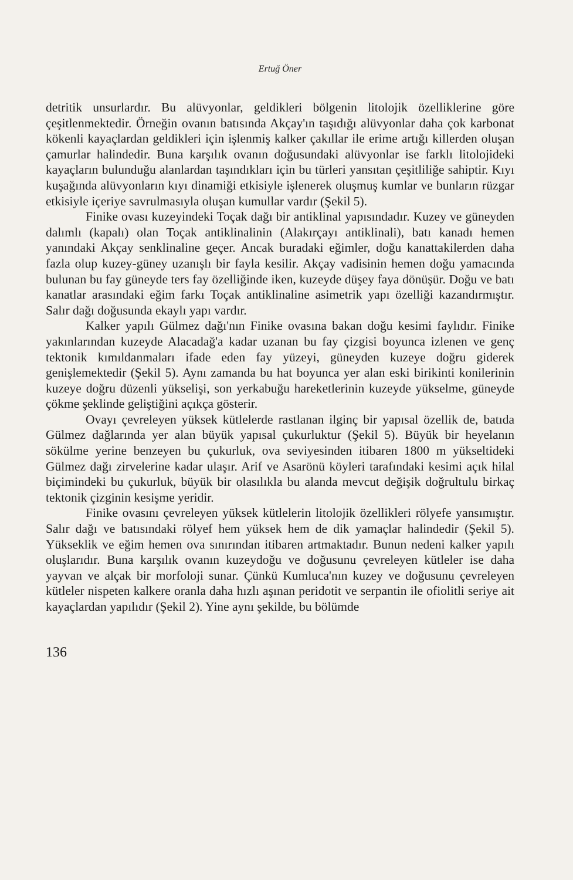Ertuğ Öner
detritik unsurlardır. Bu alüvyonlar, geldikleri bölgenin litolojik özelliklerine göre çeşitlenmektedir. Örneğin ovanın batısında Akçay'ın taşıdığı alüvyonlar daha çok karbonat kökenli kayaçlardan geldikleri için işlenmiş kalker çakıllar ile erime artığı killerden oluşan çamurlar halindedir. Buna karşılık ovanın doğusundaki alüvyonlar ise farklı litolojideki kayaçların bulunduğu alanlardan taşındıkları için bu türleri yansıtan çeşitliliğe sahiptir. Kıyı kuşağında alüvyonların kıyı dinamiği etkisiyle işlenerek oluşmuş kumlar ve bunların rüzgar etkisiyle içeriye savrulmasıyla oluşan kumullar vardır (Şekil 5).
Finike ovası kuzeyindeki Toçak dağı bir antiklinal yapısındadır. Kuzey ve güneyden dalımlı (kapalı) olan Toçak antiklinalinin (Alakırçayı antiklinali), batı kanadı hemen yanındaki Akçay senklinaline geçer. Ancak buradaki eğimler, doğu kanattakilerden daha fazla olup kuzey-güney uzanışlı bir fayla kesilir. Akçay vadisinin hemen doğu yamacında bulunan bu fay güneyde ters fay özelliğinde iken, kuzeyde düşey faya dönüşür. Doğu ve batı kanatlar arasındaki eğim farkı Toçak antiklinaline asimetrik yapı özelliği kazandırmıştır. Salır dağı doğusunda ekaylı yapı vardır.
Kalker yapılı Gülmez dağı'nın Finike ovasına bakan doğu kesimi faylıdır. Finike yakınlarından kuzeyde Alacadağ'a kadar uzanan bu fay çizgisi boyunca izlenen ve genç tektonik kımıldanmaları ifade eden fay yüzeyi, güneyden kuzeye doğru giderek genişlemektedir (Şekil 5). Aynı zamanda bu hat boyunca yer alan eski birikinti konilerinin kuzeye doğru düzenli yükselişi, son yerkabuğu hareketlerinin kuzeyde yükselme, güneyde çökme şeklinde geliştiğini açıkça gösterir.
Ovayı çevreleyen yüksek kütlelerde rastlanan ilginç bir yapısal özellik de, batıda Gülmez dağlarında yer alan büyük yapısal çukurluktur (Şekil 5). Büyük bir heyelanın sökülme yerine benzeyen bu çukurluk, ova seviyesinden itibaren 1800 m yükseltideki Gülmez dağı zirvelerine kadar ulaşır. Arif ve Asarönü köyleri tarafındaki kesimi açık hilal biçimindeki bu çukurluk, büyük bir olasılıkla bu alanda mevcut değişik doğrultulu birkaç tektonik çizginin kesişme yeridir.
Finike ovasını çevreleyen yüksek kütlelerin litolojik özellikleri rölyefe yansımıştır. Salır dağı ve batısındaki rölyef hem yüksek hem de dik yamaçlar halindedir (Şekil 5). Yükseklik ve eğim hemen ova sınırından itibaren artmaktadır. Bunun nedeni kalker yapılı oluşlarıdır. Buna karşılık ovanın kuzeydoğu ve doğusunu çevreleyen kütleler ise daha yayvan ve alçak bir morfoloji sunar. Çünkü Kumluca'nın kuzey ve doğusunu çevreleyen kütleler nispeten kalkere oranla daha hızlı aşınan peridotit ve serpantin ile ofiolitli seriye ait kayaçlardan yapılıdır (Şekil 2). Yine aynı şekilde, bu bölümde
136